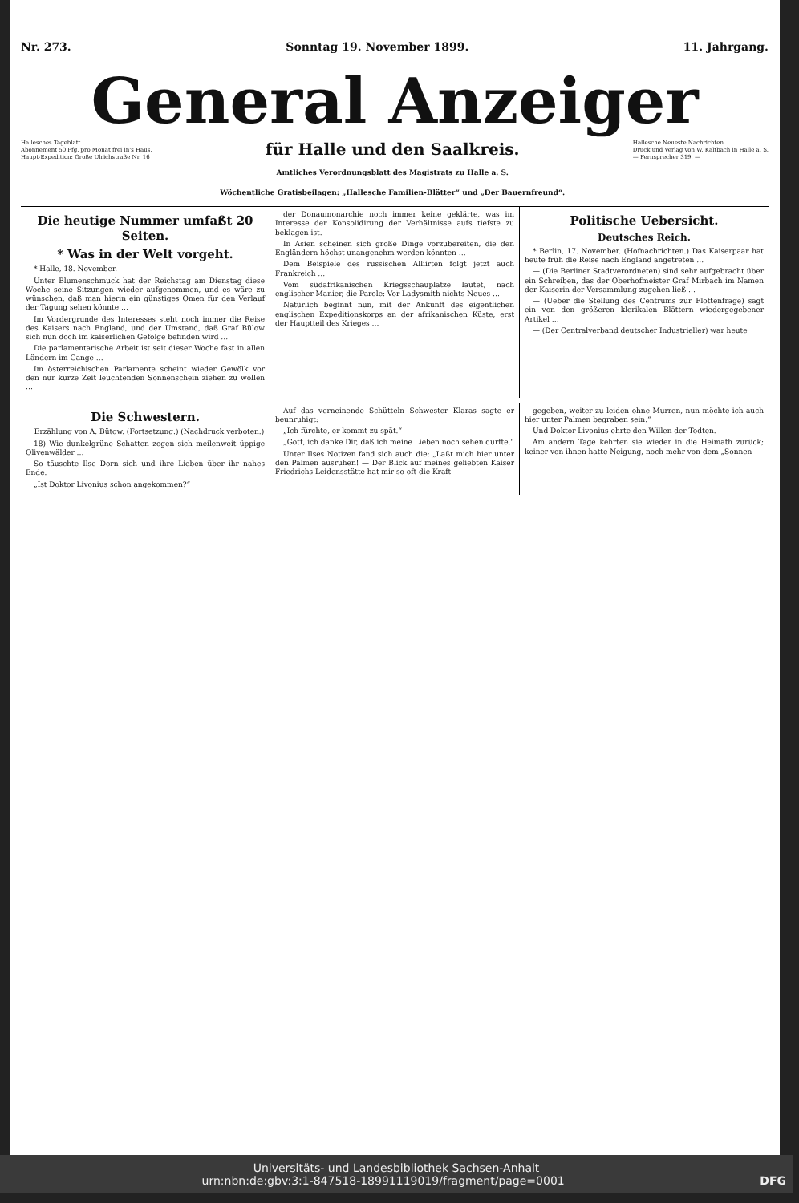Nr. 273. Sonntag 19. November 1899. 11. Jahrgang.
General Anzeiger
Hallesches Tageblatt.
Abonnement 50 Pfg. pro Monat frei in's Haus.
Haupt-Expedition: Große Ulrichstraße Nr. 16
für Halle und den Saalkreis.
Amtliches Verordnungsblatt des Magistrats zu Halle a. S.
Wöchentliche Gratisbeilagen: „Hallesche Familien-Blätter“ und „Der Bauernfreund“.
Hallesche Neueste Nachrichten.
Druck und Verlag von W. Kaltbach in Halle a. S.
— Fernsprecher 319. —
Die heutige Nummer umfaßt 20 Seiten.
* Was in der Welt vorgeht.
* Halle, 18. November.
Unter Blumenschmuck hat der Reichstag am Dienstag diese Woche seine Sitzungen wieder aufgenommen, und es wäre zu wünschen, daß man hierin ein günstiges Omen für den Verlauf der Tagung sehen könnte …
Im Vordergrunde des Interesses steht noch immer die Reise des Kaisers nach England, und der Umstand, daß Graf Bülow sich nun doch im kaiserlichen Gefolge befinden wird …
Die parlamentarische Arbeit ist seit dieser Woche fast in allen Ländern im Gange …
Im österreichischen Parlamente scheint wieder Gewölk vor den nur kurze Zeit leuchtenden Sonnenschein ziehen zu wollen …
der Donaumonarchie noch immer keine geklärte, was im Interesse der Konsolidirung der Verhältnisse aufs tiefste zu beklagen ist.
In Asien scheinen sich große Dinge vorzubereiten, die den Engländern höchst unangenehm werden könnten …
Dem Beispiele des russischen Alliirten folgt jetzt auch Frankreich …
Vom südafrikanischen Kriegsschauplatze lautet, nach englischer Manier, die Parole: Vor Ladysmith nichts Neues …
Natürlich beginnt nun, mit der Ankunft des eigentlichen englischen Expeditionskorps an der afrikanischen Küste, erst der Hauptteil des Krieges …
Politische Uebersicht.
Deutsches Reich.
* Berlin, 17. November. (Hofnachrichten.) Das Kaiserpaar hat heute früh die Reise nach England angetreten …
— (Die Berliner Stadtverordneten) sind sehr aufgebracht über ein Schreiben, das der Oberhofmeister Graf Mirbach im Namen der Kaiserin der Versammlung zugehen ließ …
— (Ueber die Stellung des Centrums zur Flottenfrage) sagt ein von den größeren klerikalen Blättern wiedergegebener Artikel …
— (Der Centralverband deutscher Industrieller) war heute
Die Schwestern.
Erzählung von A. Bütow. (Fortsetzung.) (Nachdruck verboten.)
18) Wie dunkelgrüne Schatten zogen sich meilenweit üppige Olivenwälder …
So täuschte Ilse Dorn sich und ihre Lieben über ihr nahes Ende.
„Ist Doktor Livonius schon angekommen?“
Auf das verneinende Schütteln Schwester Klaras sagte er beunruhigt:
„Ich fürchte, er kommt zu spät.“
„Gott, ich danke Dir, daß ich meine Lieben noch sehen durfte.“
Unter Ilses Notizen fand sich auch die: „Laßt mich hier unter den Palmen ausruhen! — Der Blick auf meines geliebten Kaiser Friedrichs Leidensstätte hat mir so oft die Kraft
gegeben, weiter zu leiden ohne Murren, nun möchte ich auch hier unter Palmen begraben sein.“
Und Doktor Livonius ehrte den Willen der Todten.
Am andern Tage kehrten sie wieder in die Heimath zurück; keiner von ihnen hatte Neigung, noch mehr von dem „Sonnen-
Universitäts- und Landesbibliothek Sachsen-Anhalt
urn:nbn:de:gbv:3:1-847518-18991119019/fragment/page=0001 DFG